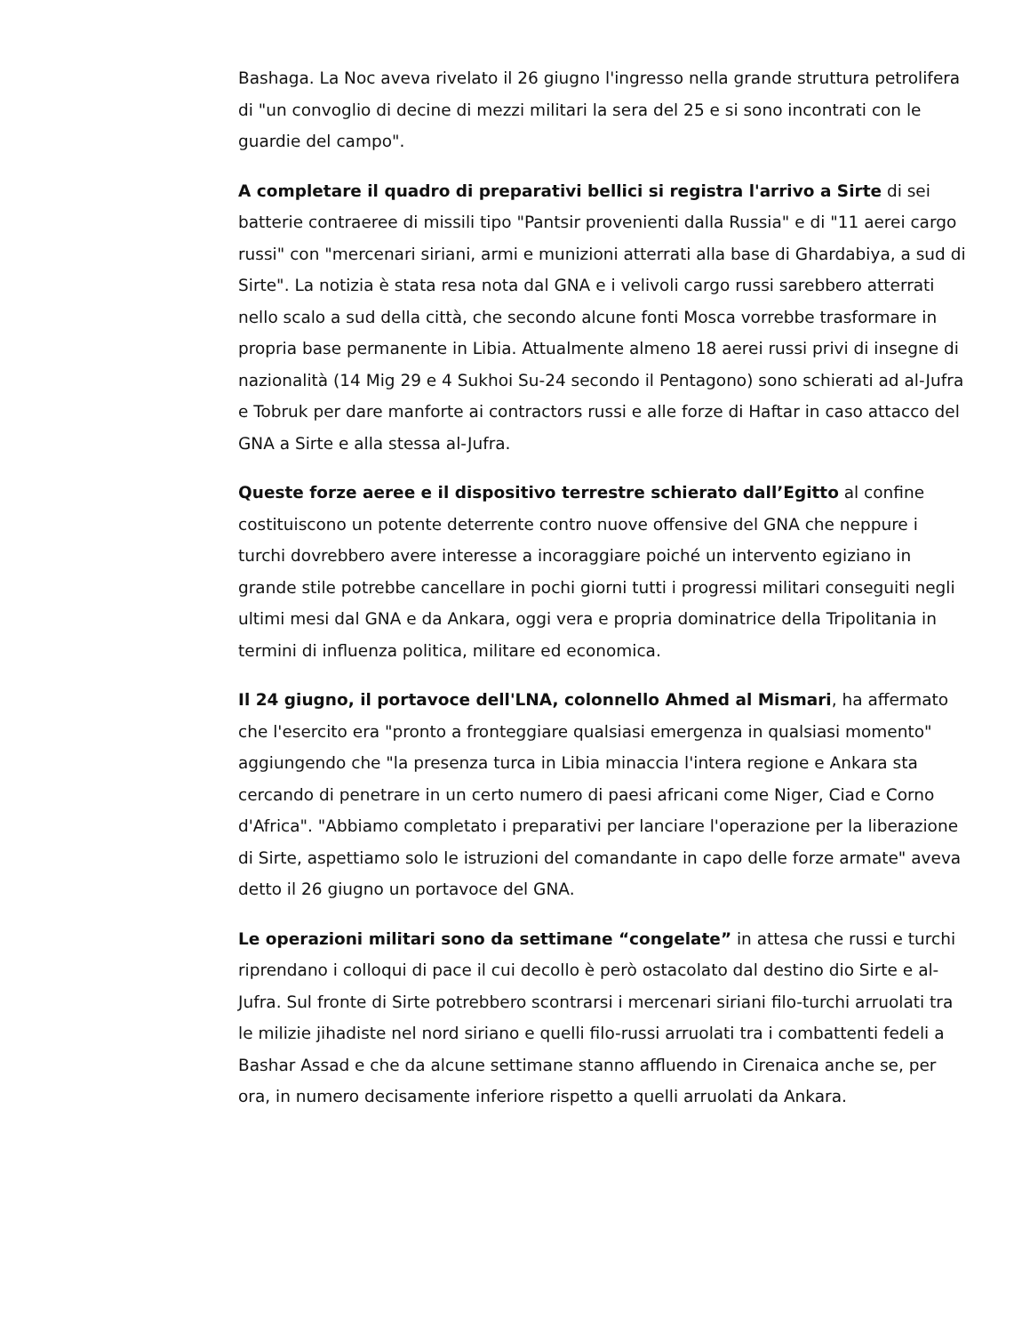Bashaga. La Noc aveva rivelato il 26 giugno l'ingresso nella grande struttura petrolifera di "un convoglio di decine di mezzi militari la sera del 25 e si sono incontrati con le guardie del campo".
A completare il quadro di preparativi bellici si registra l'arrivo a Sirte di sei batterie contraeree di missili tipo "Pantsir provenienti dalla Russia" e di "11 aerei cargo russi" con "mercenari siriani, armi e munizioni atterrati alla base di Ghardabiya, a sud di Sirte". La notizia è stata resa nota dal GNA e i velivoli cargo russi sarebbero atterrati nello scalo a sud della città, che secondo alcune fonti Mosca vorrebbe trasformare in propria base permanente in Libia. Attualmente almeno 18 aerei russi privi di insegne di nazionalità (14 Mig 29 e 4 Sukhoi Su-24 secondo il Pentagono) sono schierati ad al-Jufra e Tobruk per dare manforte ai contractors russi e alle forze di Haftar in caso attacco del GNA a Sirte e alla stessa al-Jufra.
Queste forze aeree e il dispositivo terrestre schierato dall’Egitto al confine costituiscono un potente deterrente contro nuove offensive del GNA che neppure i turchi dovrebbero avere interesse a incoraggiare poiché un intervento egiziano in grande stile potrebbe cancellare in pochi giorni tutti i progressi militari conseguiti negli ultimi mesi dal GNA e da Ankara, oggi vera e propria dominatrice della Tripolitania in termini di influenza politica, militare ed economica.
Il 24 giugno, il portavoce dell'LNA, colonnello Ahmed al Mismari, ha affermato che l'esercito era "pronto a fronteggiare qualsiasi emergenza in qualsiasi momento" aggiungendo che "la presenza turca in Libia minaccia l'intera regione e Ankara sta cercando di penetrare in un certo numero di paesi africani come Niger, Ciad e Corno d'Africa". "Abbiamo completato i preparativi per lanciare l'operazione per la liberazione di Sirte, aspettiamo solo le istruzioni del comandante in capo delle forze armate" aveva detto il 26 giugno un portavoce del GNA.
Le operazioni militari sono da settimane “congelate” in attesa che russi e turchi riprendano i colloqui di pace il cui decollo è però ostacolato dal destino dio Sirte e al-Jufra. Sul fronte di Sirte potrebbero scontrarsi i mercenari siriani filo-turchi arruolati tra le milizie jihadiste nel nord siriano e quelli filo-russi arruolati tra i combattenti fedeli a Bashar Assad e che da alcune settimane stanno affluendo in Cirenaica anche se, per ora, in numero decisamente inferiore rispetto a quelli arruolati da Ankara.